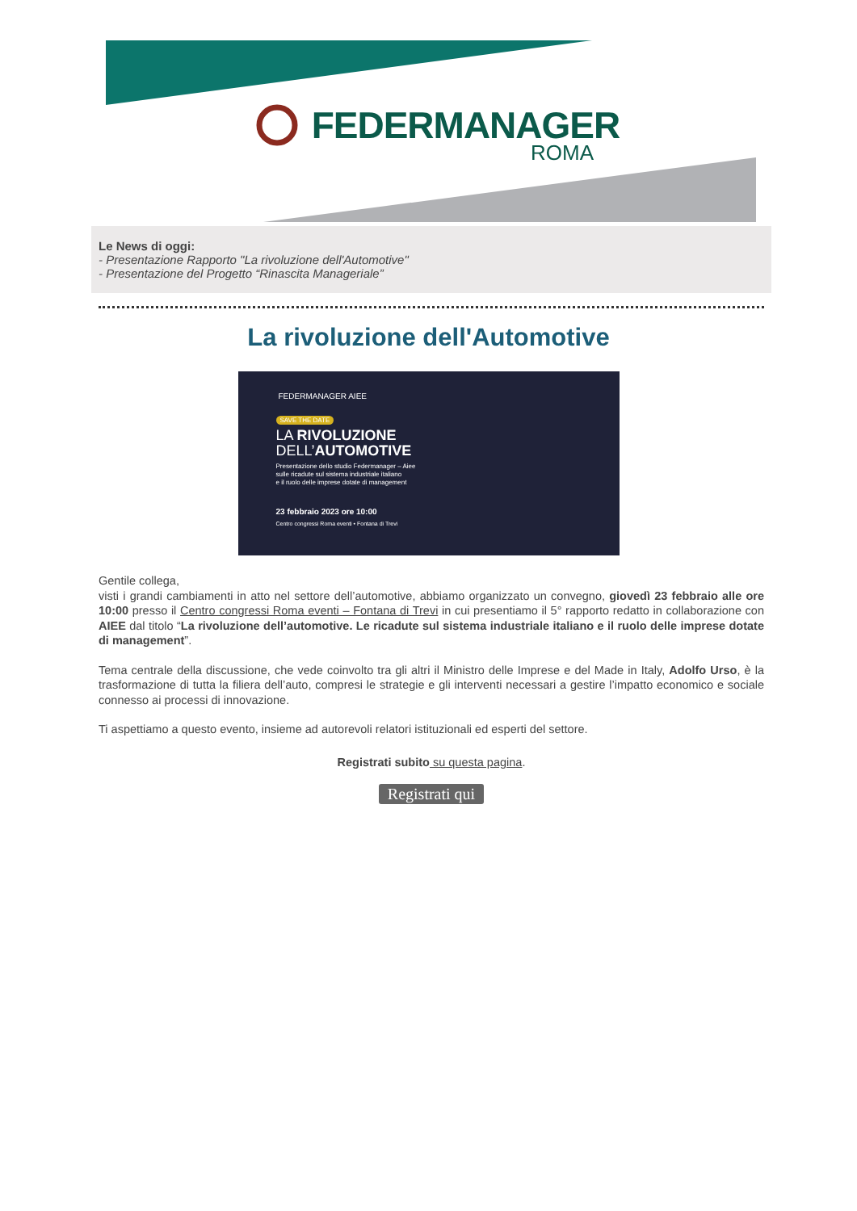FEDERMANAGER
ROMA
Le News di oggi:
- Presentazione Rapporto "La rivoluzione dell'Automotive"
- Presentazione del Progetto “Rinascita Manageriale”
La rivoluzione dell'Automotive
FEDERMANAGER AIEE
SAVE THE DATE
LA RIVOLUZIONE
DELL’AUTOMOTIVE
Presentazione dello studio Federmanager – Aiee
sulle ricadute sul sistema industriale italiano
e il ruolo delle imprese dotate di management
23 febbraio 2023 ore 10:00
Centro congressi Roma eventi • Fontana di Trevi
Gentile collega,
visti i grandi cambiamenti in atto nel settore dell’automotive, abbiamo organizzato un convegno, giovedì 23 febbraio alle ore 10:00 presso il Centro congressi Roma eventi – Fontana di Trevi in cui presentiamo il 5° rapporto redatto in collaborazione con AIEE dal titolo “La rivoluzione dell’automotive. Le ricadute sul sistema industriale italiano e il ruolo delle imprese dotate di management”.
Tema centrale della discussione, che vede coinvolto tra gli altri il Ministro delle Imprese e del Made in Italy, Adolfo Urso, è la trasformazione di tutta la filiera dell’auto, compresi le strategie e gli interventi necessari a gestire l’impatto economico e sociale connesso ai processi di innovazione.
Ti aspettiamo a questo evento, insieme ad autorevoli relatori istituzionali ed esperti del settore.
Registrati subito su questa pagina.
Registrati qui